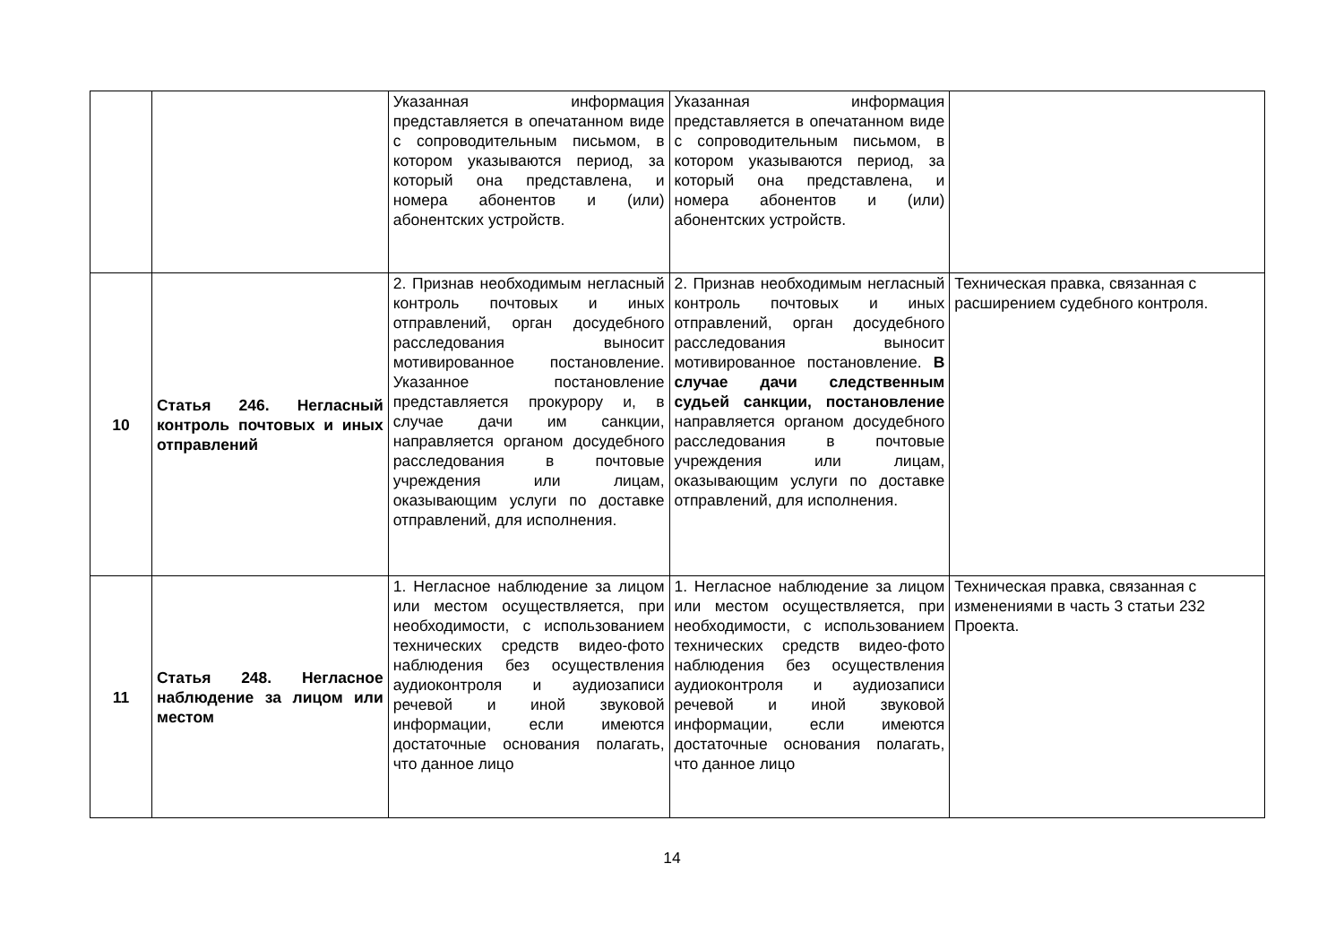| | | Указанная информация представляется в опечатанном виде с сопроводительным письмом, в котором указываются период, за который она представлена, и номера абонентов и (или) абонентских устройств. | Указанная информация представляется в опечатанном виде с сопроводительным письмом, в котором указываются период, за который она представлена, и номера абонентов и (или) абонентских устройств. | |
| 10 | Статья 246. Негласный контроль почтовых и иных отправлений | 2. Признав необходимым негласный контроль почтовых и иных отправлений, орган досудебного расследования выносит мотивированное постановление. Указанное постановление представляется прокурору и, в случае дачи им санкции, направляется органом досудебного расследования в почтовые учреждения или лицам, оказывающим услуги по доставке отправлений, для исполнения. | 2. Признав необходимым негласный контроль почтовых и иных отправлений, орган досудебного расследования выносит мотивированное постановление. В случае дачи следственным судьей санкции, постановление направляется органом досудебного расследования в почтовые учреждения или лицам, оказывающим услуги по доставке отправлений, для исполнения. | Техническая правка, связанная с расширением судебного контроля. |
| 11 | Статья 248. Негласное наблюдение за лицом или местом | 1. Негласное наблюдение за лицом или местом осуществляется, при необходимости, с использованием технических средств видео-фото наблюдения без осуществления аудиоконтроля и аудиозаписи речевой и иной звуковой информации, если имеются достаточные основания полагать, что данное лицо | 1. Негласное наблюдение за лицом или местом осуществляется, при необходимости, с использованием технических средств видео-фото наблюдения без осуществления аудиоконтроля и аудиозаписи речевой и иной звуковой информации, если имеются достаточные основания полагать, что данное лицо | Техническая правка, связанная с изменениями в часть 3 статьи 232 Проекта. |
14